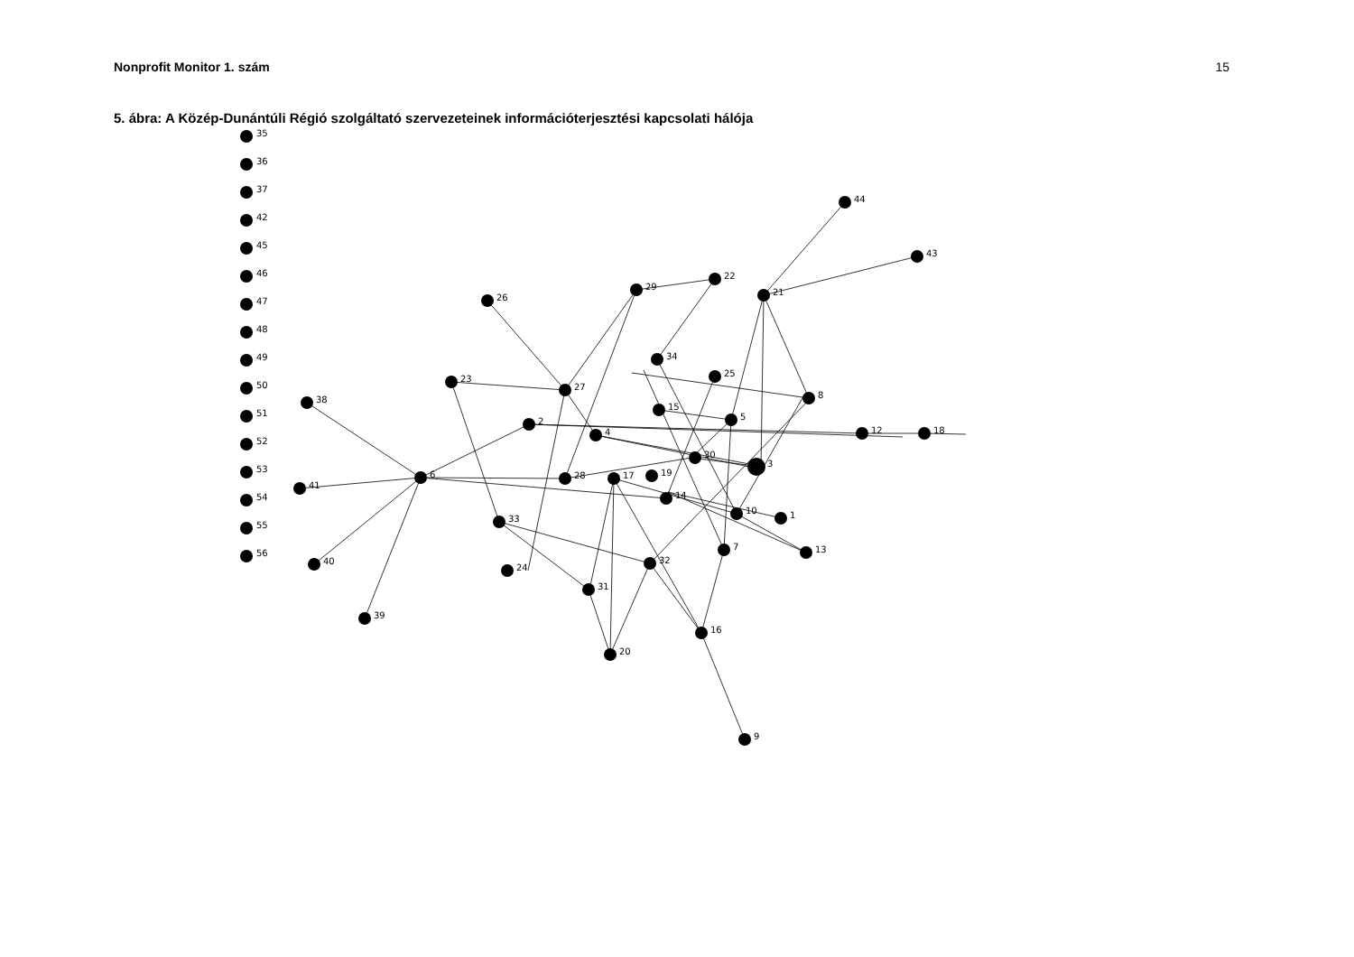Nonprofit Monitor 1. szám 15
5. ábra: A Közép-Dunántúli Régió szolgáltató szervezeteinek információterjesztési kapcsolati hálója
35
36
37
42
45
46
47
48
49
50
51
52
53
54
55
56
44
43
22
21
29
26
34
25
27
23
8
38
15
5
2
4
12
18
30
3
6
28
17
19
41
14
10
1
33
13
7
40
32
24
31
39
16
20
9